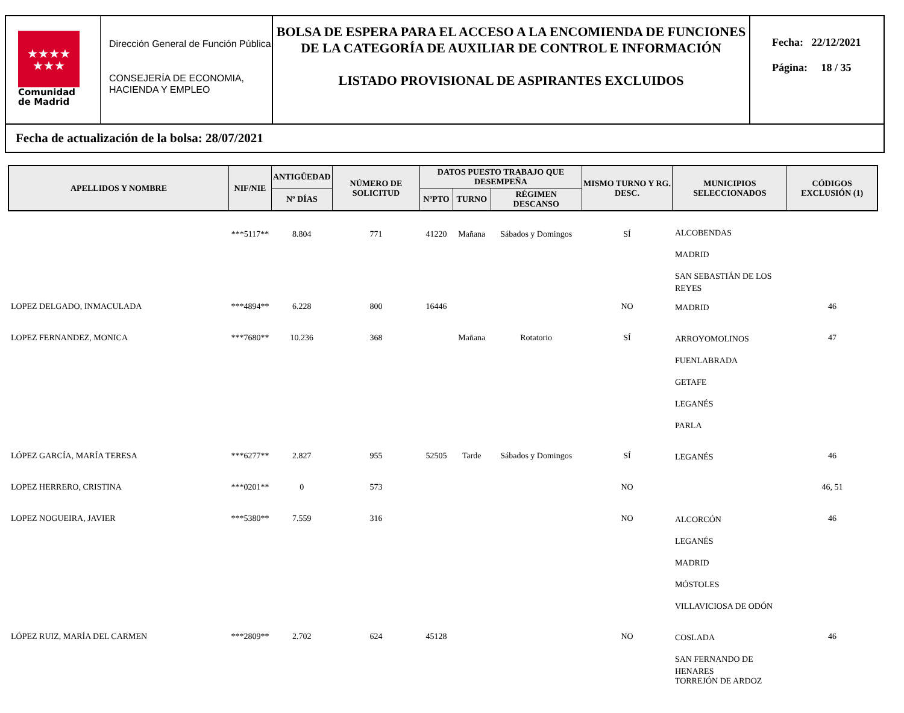★★★★
★★★
Comunidad
de Madrid
Dirección General de Función Pública
CONSEJERÍA DE ECONOMIA, HACIENDA Y EMPLEO
BOLSA DE ESPERA PARA EL ACCESO A LA ENCOMIENDA DE FUNCIONES DE LA CATEGORÍA DE AUXILIAR DE CONTROL E INFORMACIÓN
LISTADO PROVISIONAL DE ASPIRANTES EXCLUIDOS
Fecha: 22/12/2021
Página: 18 / 35
Fecha de actualización de la bolsa: 28/07/2021
| APELLIDOS Y NOMBRE | NIF/NIE | ANTIGÜEDAD | NÚMERO DE SOLICITUD | DATOS PUESTO TRABAJO QUE DESEMPEÑA | | | MISMO TURNO Y RG. DESC. | MUNICIPIOS SELECCIONADOS | CÓDIGOS EXCLUSIÓN (1) |
| --- | --- | --- | --- | --- | --- | --- | --- | --- | --- |
| | | Nº DÍAS | | NºPTO | TURNO | RÉGIMEN DESCANSO | | | |
| | ***5117** | 8.804 | 771 | 41220 | Mañana | Sábados y Domingos | SÍ | ALCOBENDAS MADRID SAN SEBASTIÁN DE LOS REYES | |
| LOPEZ DELGADO, INMACULADA | ***4894** | 6.228 | 800 | 16446 | | | NO | MADRID | 46 |
| LOPEZ FERNANDEZ, MONICA | ***7680** | 10.236 | 368 | | Mañana | Rotatorio | SÍ | ARROYOMOLINOS FUENLABRADA GETAFE LEGANÉS PARLA | 47 |
| LÓPEZ GARCÍA, MARÍA TERESA | ***6277** | 2.827 | 955 | 52505 | Tarde | Sábados y Domingos | SÍ | LEGANÉS | 46 |
| LOPEZ HERRERO, CRISTINA | ***0201** | 0 | 573 | | | | NO | | 46, 51 |
| LOPEZ NOGUEIRA, JAVIER | ***5380** | 7.559 | 316 | | | | NO | ALCORCÓN LEGANÉS MADRID MÓSTOLES VILLAVICIOSA DE ODÓN | 46 |
| LÓPEZ RUIZ, MARÍA DEL CARMEN | ***2809** | 2.702 | 624 | 45128 | | | NO | COSLADA SAN FERNANDO DE HENARES TORREJÓN DE ARDOZ | 46 |